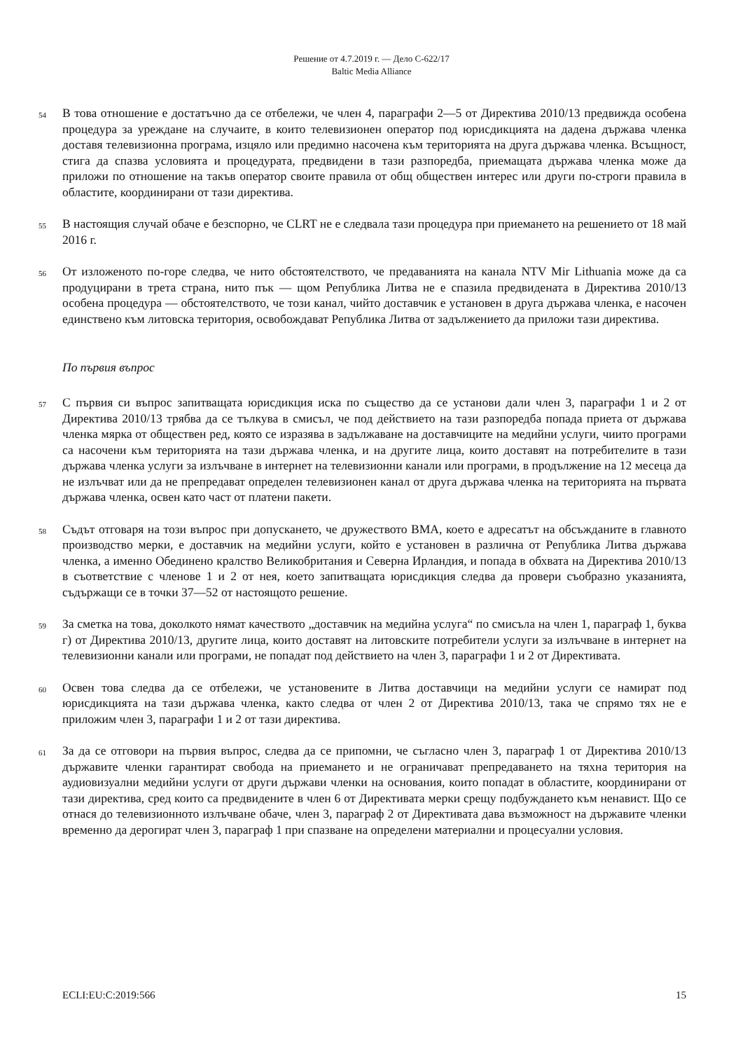Решение от 4.7.2019 г. — Дело C-622/17
Baltic Media Alliance
54
В това отношение е достатъчно да се отбележи, че член 4, параграфи 2—5 от Директива 2010/13 предвижда особена процедура за уреждане на случаите, в които телевизионен оператор под юрисдикцията на дадена държава членка доставя телевизионна програма, изцяло или предимно насочена към територията на друга държава членка. Всъщност, стига да спазва условията и процедурата, предвидени в тази разпоредба, приемащата държава членка може да приложи по отношение на такъв оператор своите правила от общ обществен интерес или други по-строги правила в областите, координирани от тази директива.
55
В настоящия случай обаче е безспорно, че CLRT не е следвала тази процедура при приемането на решението от 18 май 2016 г.
56
От изложеното по-горе следва, че нито обстоятелството, че предаванията на канала NTV Mir Lithuania може да са продуцирани в трета страна, нито пък — щом Република Литва не е спазила предвидената в Директива 2010/13 особена процедура — обстоятелството, че този канал, чийто доставчик е установен в друга държава членка, е насочен единствено към литовска територия, освобождават Република Литва от задължението да приложи тази директива.
По първия въпрос
57
С първия си въпрос запитващата юрисдикция иска по същество да се установи дали член 3, параграфи 1 и 2 от Директива 2010/13 трябва да се тълкува в смисъл, че под действието на тази разпоредба попада приета от държава членка мярка от обществен ред, която се изразява в задължаване на доставчиците на медийни услуги, чиито програми са насочени към територията на тази държава членка, и на другите лица, които доставят на потребителите в тази държава членка услуги за излъчване в интернет на телевизионни канали или програми, в продължение на 12 месеца да не излъчват или да не препредават определен телевизионен канал от друга държава членка на територията на първата държава членка, освен като част от платени пакети.
58
Съдът отговаря на този въпрос при допускането, че дружеството BMA, което е адресатът на обсъжданите в главното производство мерки, е доставчик на медийни услуги, който е установен в различна от Република Литва държава членка, а именно Обединено кралство Великобритания и Северна Ирландия, и попада в обхвата на Директива 2010/13 в съответствие с членове 1 и 2 от нея, което запитващата юрисдикция следва да провери съобразно указанията, съдържащи се в точки 37—52 от настоящото решение.
59
За сметка на това, доколкото нямат качеството „доставчик на медийна услуга“ по смисъла на член 1, параграф 1, буква г) от Директива 2010/13, другите лица, които доставят на литовските потребители услуги за излъчване в интернет на телевизионни канали или програми, не попадат под действието на член 3, параграфи 1 и 2 от Директивата.
60
Освен това следва да се отбележи, че установените в Литва доставчици на медийни услуги се намират под юрисдикцията на тази държава членка, както следва от член 2 от Директива 2010/13, така че спрямо тях не е приложим член 3, параграфи 1 и 2 от тази директива.
61
За да се отговори на първия въпрос, следва да се припомни, че съгласно член 3, параграф 1 от Директива 2010/13 държавите членки гарантират свобода на приемането и не ограничават препредаването на тяхна територия на аудиовизуални медийни услуги от други държави членки на основания, които попадат в областите, координирани от тази директива, сред които са предвидените в член 6 от Директивата мерки срещу подбуждането към ненавист. Що се отнася до телевизионното излъчване обаче, член 3, параграф 2 от Директивата дава възможност на държавите членки временно да дерогират член 3, параграф 1 при спазване на определени материални и процесуални условия.
ECLI:EU:C:2019:566 15